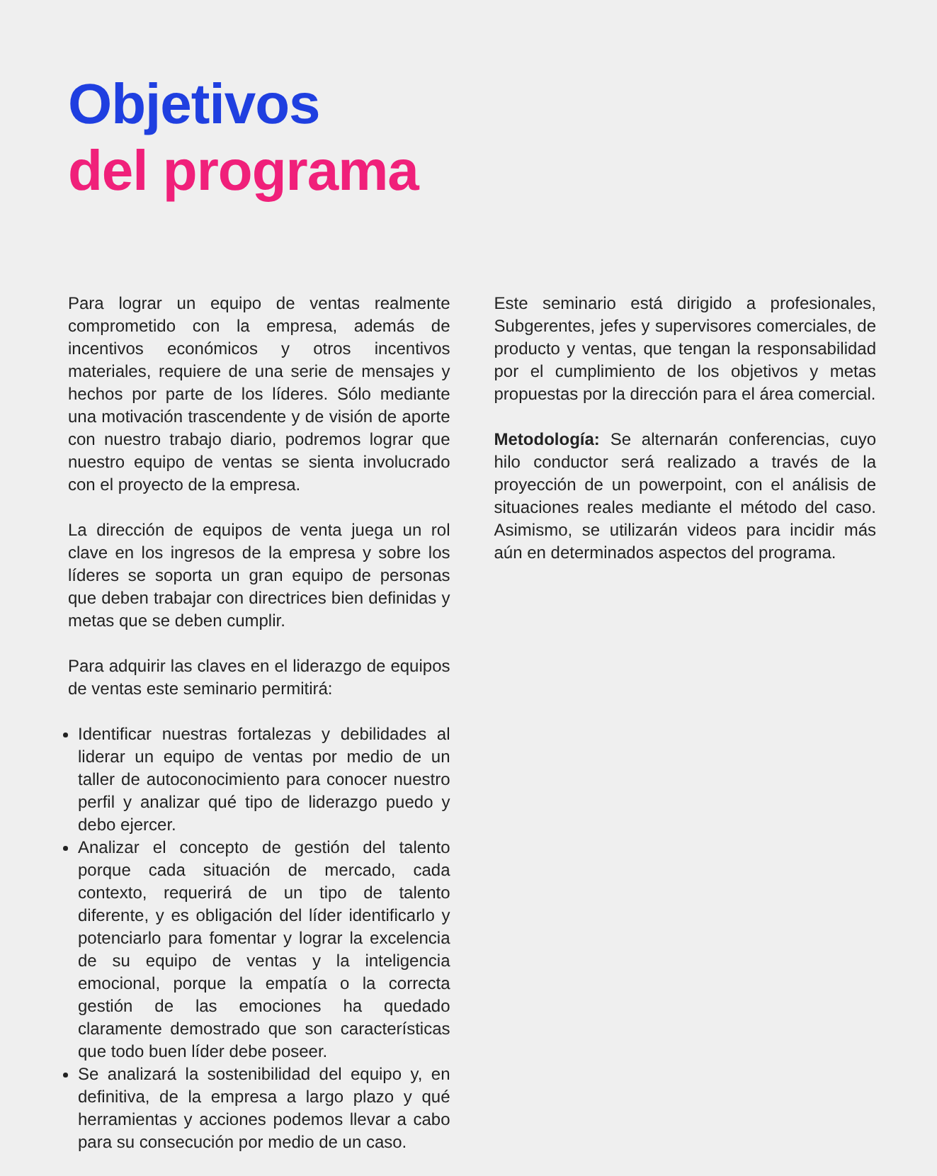Objetivos
del programa
Para lograr un equipo de ventas realmente comprometido con la empresa, además de incentivos económicos y otros incentivos materiales, requiere de una serie de mensajes y hechos por parte de los líderes. Sólo mediante una motivación trascendente y de visión de aporte con nuestro trabajo diario, podremos lograr que nuestro equipo de ventas se sienta involucrado con el proyecto de la empresa.
La dirección de equipos de venta juega un rol clave en los ingresos de la empresa y sobre los líderes se soporta un gran equipo de personas que deben trabajar con directrices bien definidas y metas que se deben cumplir.
Para adquirir las claves en el liderazgo de equipos de ventas este seminario permitirá:
Identificar nuestras fortalezas y debilidades al liderar un equipo de ventas por medio de un taller de autoconocimiento para conocer nuestro perfil y analizar qué tipo de liderazgo puedo y debo ejercer.
Analizar el concepto de gestión del talento porque cada situación de mercado, cada contexto, requerirá de un tipo de talento diferente, y es obligación del líder identificarlo y potenciarlo para fomentar y lograr la excelencia de su equipo de ventas y la inteligencia emocional, porque la empatía o la correcta gestión de las emociones ha quedado claramente demostrado que son características que todo buen líder debe poseer.
Se analizará la sostenibilidad del equipo y, en definitiva, de la empresa a largo plazo y qué herramientas y acciones podemos llevar a cabo para su consecución por medio de un caso.
Este seminario está dirigido a profesionales, Subgerentes, jefes y supervisores comerciales, de producto y ventas, que tengan la responsabilidad por el cumplimiento de los objetivos y metas propuestas por la dirección para el área comercial.
Metodología: Se alternarán conferencias, cuyo hilo conductor será realizado a través de la proyección de un powerpoint, con el análisis de situaciones reales mediante el método del caso. Asimismo, se utilizarán videos para incidir más aún en determinados aspectos del programa.